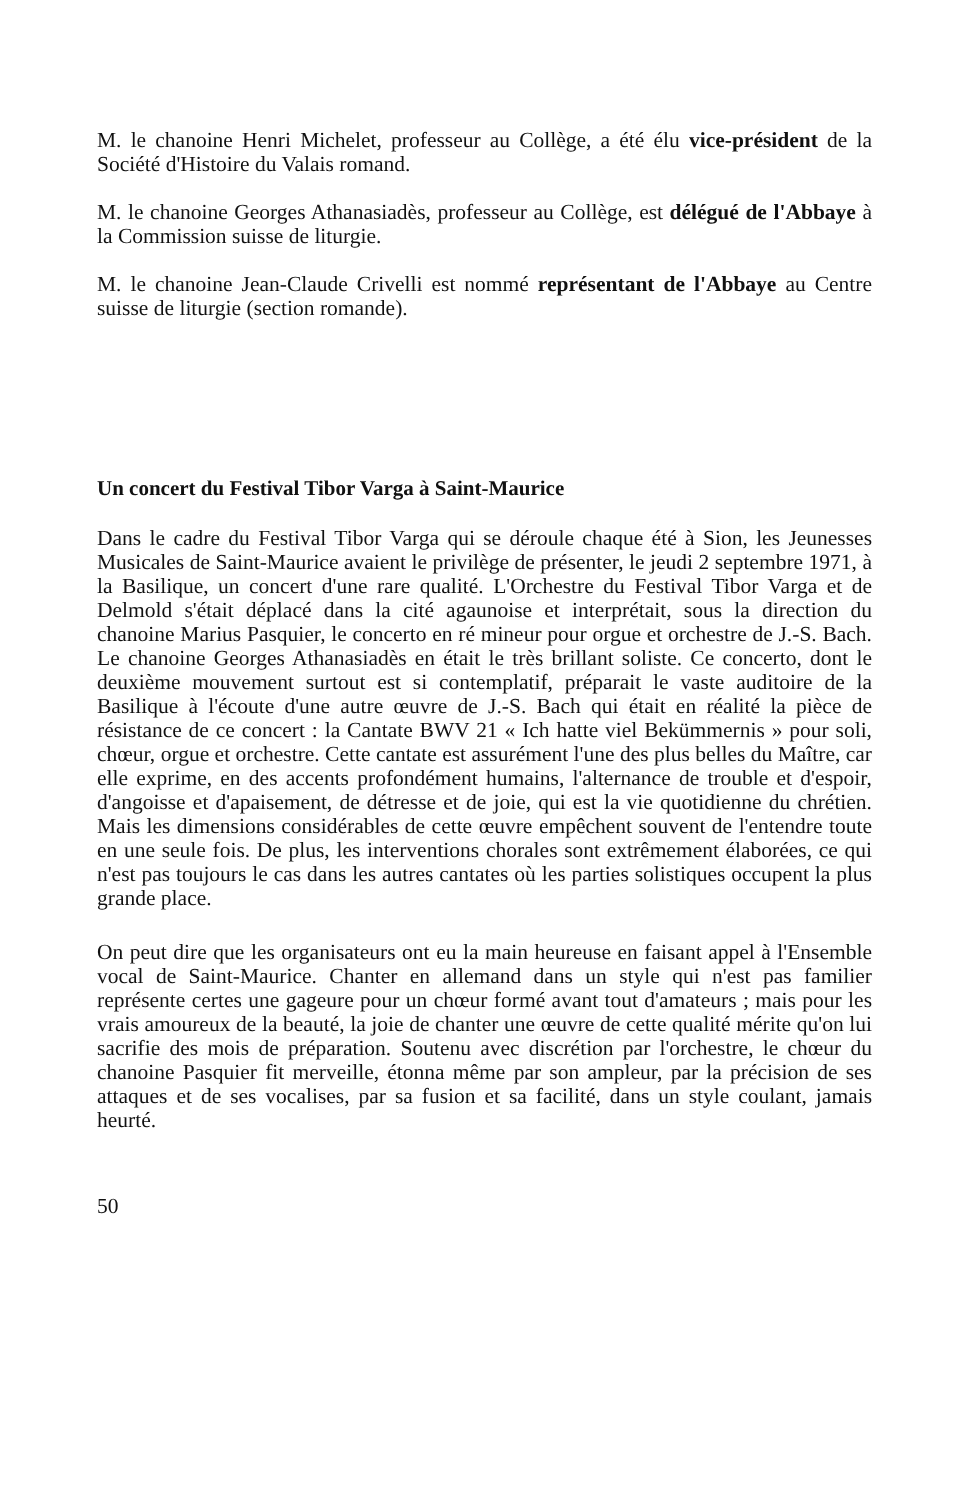M. le chanoine Henri Michelet, professeur au Collège, a été élu vice-président de la Société d'Histoire du Valais romand.
M. le chanoine Georges Athanasiadès, professeur au Collège, est délégué de l'Abbaye à la Commission suisse de liturgie.
M. le chanoine Jean-Claude Crivelli est nommé représentant de l'Abbaye au Centre suisse de liturgie (section romande).
Un concert du Festival Tibor Varga à Saint-Maurice
Dans le cadre du Festival Tibor Varga qui se déroule chaque été à Sion, les Jeunesses Musicales de Saint-Maurice avaient le privilège de présenter, le jeudi 2 septembre 1971, à la Basilique, un concert d'une rare qualité. L'Orchestre du Festival Tibor Varga et de Delmold s'était déplacé dans la cité agaunoise et interprétait, sous la direction du chanoine Marius Pasquier, le concerto en ré mineur pour orgue et orchestre de J.-S. Bach. Le chanoine Georges Athanasiadès en était le très brillant soliste. Ce concerto, dont le deuxième mouvement surtout est si contemplatif, préparait le vaste auditoire de la Basilique à l'écoute d'une autre œuvre de J.-S. Bach qui était en réalité la pièce de résistance de ce concert : la Cantate BWV 21 « Ich hatte viel Bekümmernis » pour soli, chœur, orgue et orchestre. Cette cantate est assurément l'une des plus belles du Maître, car elle exprime, en des accents profondément humains, l'alternance de trouble et d'espoir, d'angoisse et d'apaisement, de détresse et de joie, qui est la vie quotidienne du chrétien. Mais les dimensions considérables de cette œuvre empêchent souvent de l'entendre toute en une seule fois. De plus, les interventions chorales sont extrêmement élaborées, ce qui n'est pas toujours le cas dans les autres cantates où les parties solistiques occupent la plus grande place.
On peut dire que les organisateurs ont eu la main heureuse en faisant appel à l'Ensemble vocal de Saint-Maurice. Chanter en allemand dans un style qui n'est pas familier représente certes une gageure pour un chœur formé avant tout d'amateurs ; mais pour les vrais amoureux de la beauté, la joie de chanter une œuvre de cette qualité mérite qu'on lui sacrifie des mois de préparation. Soutenu avec discrétion par l'orchestre, le chœur du chanoine Pasquier fit merveille, étonna même par son ampleur, par la précision de ses attaques et de ses vocalises, par sa fusion et sa facilité, dans un style coulant, jamais heurté.
50